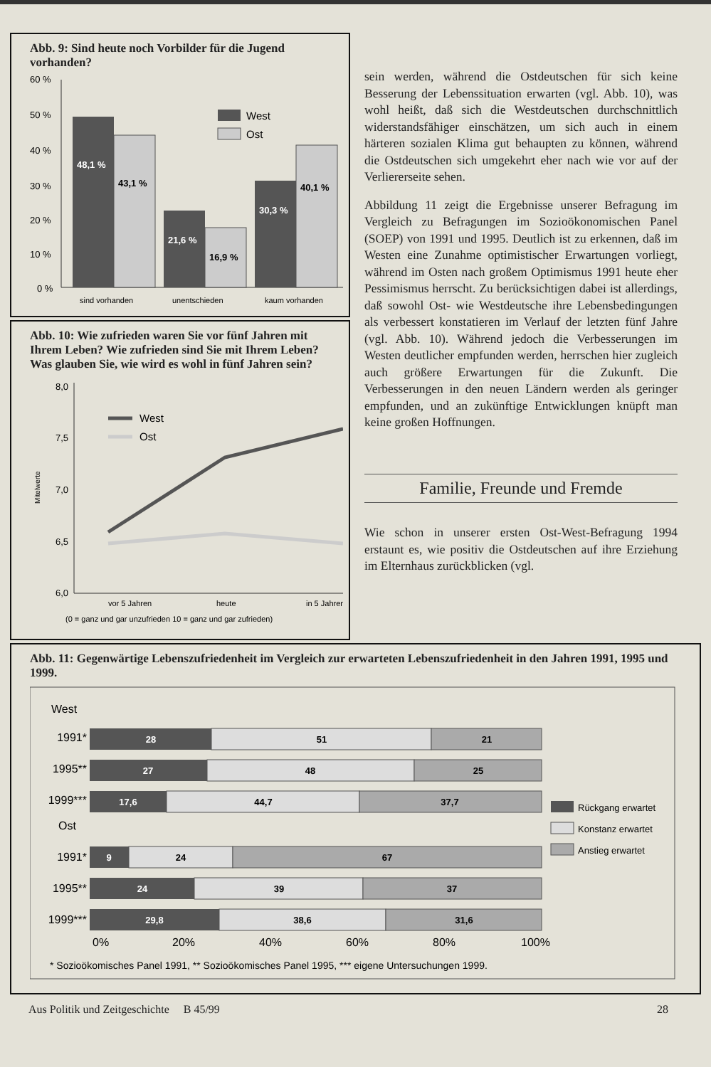Abb. 9: Sind heute noch Vorbilder für die Jugend vorhanden?
60 %
50 %
40 %
30 %
20 %
10 %
0 %
48,1 %
43,1 %
21,6 %
16,9 %
30,3 %
40,1 %
West
Ost
sind vorhanden
unentschieden
kaum vorhanden
Abb. 10: Wie zufrieden waren Sie vor fünf Jahren mit Ihrem Leben? Wie zufrieden sind Sie mit Ihrem Leben? Was glauben Sie, wie wird es wohl in fünf Jahren sein?
8,0
7,5
7,0
6,5
6,0
Mitelwerte
West
Ost
vor 5 Jahren
heute
in 5 Jahren
(0 = ganz und gar unzufrieden 10 = ganz und gar zufrieden)
sein werden, während die Ostdeutschen für sich keine Besserung der Lebenssituation erwarten (vgl. Abb. 10), was wohl heißt, daß sich die Westdeutschen durchschnittlich widerstandsfähiger einschätzen, um sich auch in einem härteren sozialen Klima gut behaupten zu können, während die Ostdeutschen sich umgekehrt eher nach wie vor auf der Verliererseite sehen.
Abbildung 11 zeigt die Ergebnisse unserer Befragung im Vergleich zu Befragungen im Sozioökonomischen Panel (SOEP) von 1991 und 1995. Deutlich ist zu erkennen, daß im Westen eine Zunahme optimistischer Erwartungen vorliegt, während im Osten nach großem Optimismus 1991 heute eher Pessimismus herrscht. Zu berücksichtigen dabei ist allerdings, daß sowohl Ost- wie Westdeutsche ihre Lebensbedingungen als verbessert konstatieren im Verlauf der letzten fünf Jahre (vgl. Abb. 10). Während jedoch die Verbesserungen im Westen deutlicher empfunden werden, herrschen hier zugleich auch größere Erwartungen für die Zukunft. Die Verbesserungen in den neuen Ländern werden als geringer empfunden, und an zukünftige Entwicklungen knüpft man keine großen Hoffnungen.
Familie, Freunde und Fremde
Wie schon in unserer ersten Ost-West-Befragung 1994 erstaunt es, wie positiv die Ostdeutschen auf ihre Erziehung im Elternhaus zurückblicken (vgl.
Abb. 11: Gegenwärtige Lebenszufriedenheit im Vergleich zur erwarteten Lebenszufriedenheit in den Jahren 1991, 1995 und 1999.
West
Ost
1991*
28
51
21
1995**
27
48
25
1999***
17,6
44,7
37,7
1991*
9
24
67
1995**
24
39
37
1999***
29,8
38,6
31,6
0%
20%
40%
60%
80%
100%
Rückgang erwartet
Konstanz erwartet
Anstieg erwartet
* Sozioökomisches Panel 1991, ** Sozioökomisches Panel 1995, *** eigene Untersuchungen 1999.
Aus Politik und Zeitgeschichte B 45/99 28